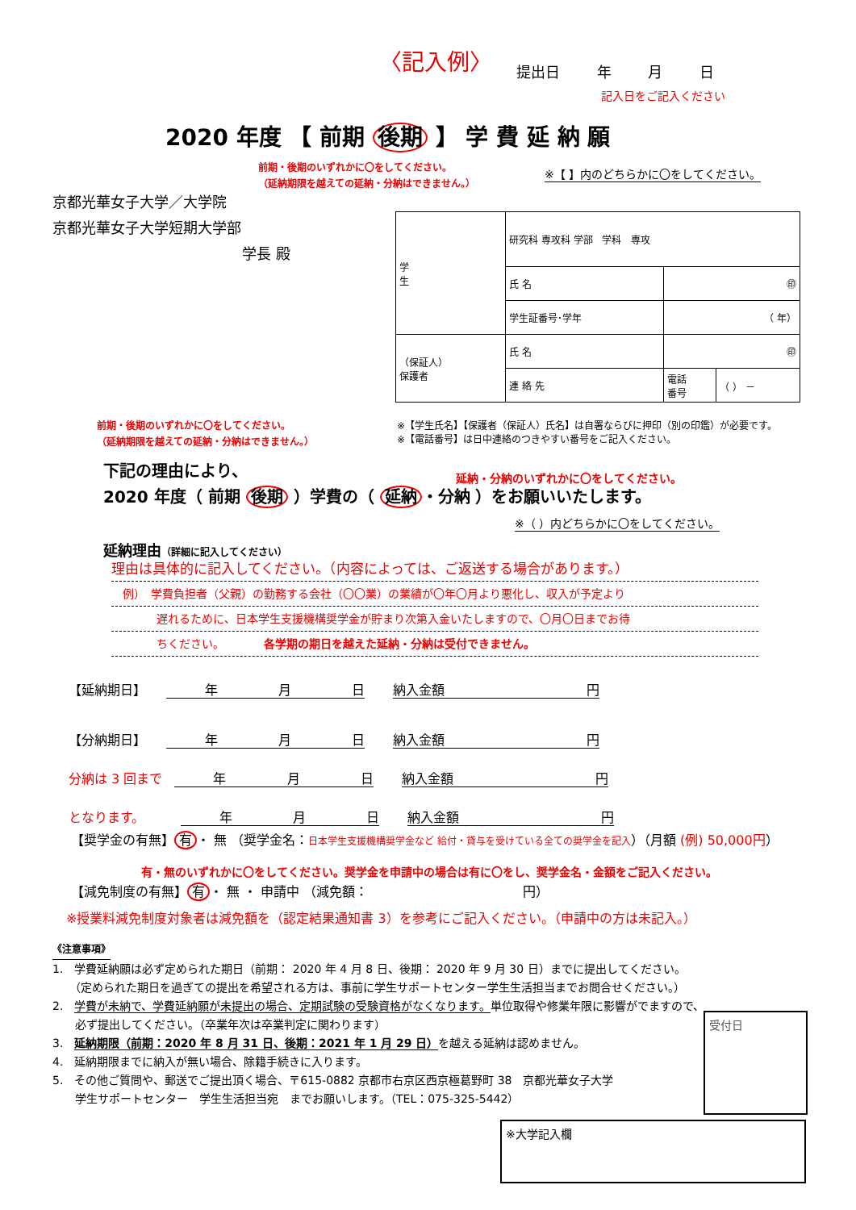〈記入例〉 提出日 年 月 日
記入日をご記入ください
2020 年度 【 前期 後期 】 学 費 延 納 願
前期・後期のいずれかに〇をしてください。
（延納期限を越えての延納・分納はできません。）
※【 】内のどちらかに〇をしてください。
京都光華女子大学／大学院
京都光華女子大学短期大学部
学長 殿
| 学 生 | 研究科 専攻科 学部 学科 専攻 | | |
| | 氏 名 | ㊞ | |
| | 学生証番号･学年 | （ 年） | |
| （保証人） 保護者 | 氏 名 | ㊞ | |
| | 連 絡 先 | 電話 番号 | （ ） － |
前期・後期のいずれかに〇をしてください。
（延納期限を越えての延納・分納はできません。）
※【学生氏名】【保護者（保証人）氏名】は自署ならびに押印（別の印鑑）が必要です。
※【電話番号】は日中連絡のつきやすい番号をご記入ください。
延納・分納のいずれかに〇をしてください。
下記の理由により、
2020 年度（ 前期 後期 ）学費の（ 延納 ・分納 ）をお願いいたします。
※（ ）内どちらかに〇をしてください。
延納理由（詳細に記入してください）
理由は具体的に記入してください。（内容によっては、ご返送する場合があります。）
　例）　学費負担者（父親）の勤務する会社（〇〇業）の業績が〇年〇月より悪化し、収入が予定より
　　　　遅れるために、日本学生支援機構奨学金が貯まり次第入金いたしますので、〇月〇日までお待
　　　　ちください。　　　　各学期の期日を越えた延納・分納は受付できません。
【延納期日】 　　　年 月 日 納入金額　　　　　　　　　　　円
【分納期日】 　　　年 月 日 納入金額　　　　　　　　　　　円
分納は 3 回まで 　　　年 月 日 納入金額　　　　　　　　　　　円
となります。 　　　年 月 日 納入金額　　　　　　　　　　　円
【奨学金の有無】 有 ・ 無 （奨学金名：日本学生支援機構奨学金など 給付・貸与を受けている全ての奨学金を記入）（月額 (例) 50,000円）
有・無のいずれかに〇をしてください。奨学金を申請中の場合は有に〇をし、奨学金名・金額をご記入ください。
【減免制度の有無】 有 ・ 無 ・ 申請中 （減免額：　　　　　　　　　　　　円）
※授業料減免制度対象者は減免額を（認定結果通知書 3）を参考にご記入ください。（申請中の方は未記入。）
《注意事項》
1.　学費延納願は必ず定められた期日（前期： 2020 年 4 月 8 日、後期： 2020 年 9 月 30 日）までに提出してください。
　　（定められた期日を過ぎての提出を希望される方は、事前に学生サポートセンター学生生活担当までお問合せください。）
2.　学費が未納で、学費延納願が未提出の場合、定期試験の受験資格がなくなります。単位取得や修業年限に影響がでますので、
　　必ず提出してください。（卒業年次は卒業判定に関わります）
3.　延納期限（前期：2020 年 8 月 31 日、後期：2021 年 1 月 29 日）を越える延納は認めません。
4.　延納期限までに納入が無い場合、除籍手続きに入ります。
5.　その他ご質問や、郵送でご提出頂く場合、〒615-0882 京都市右京区西京極葛野町 38　京都光華女子大学
　　学生サポートセンター　学生生活担当宛　までお願いします。（TEL：075-325-5442）
受付日
※大学記入欄